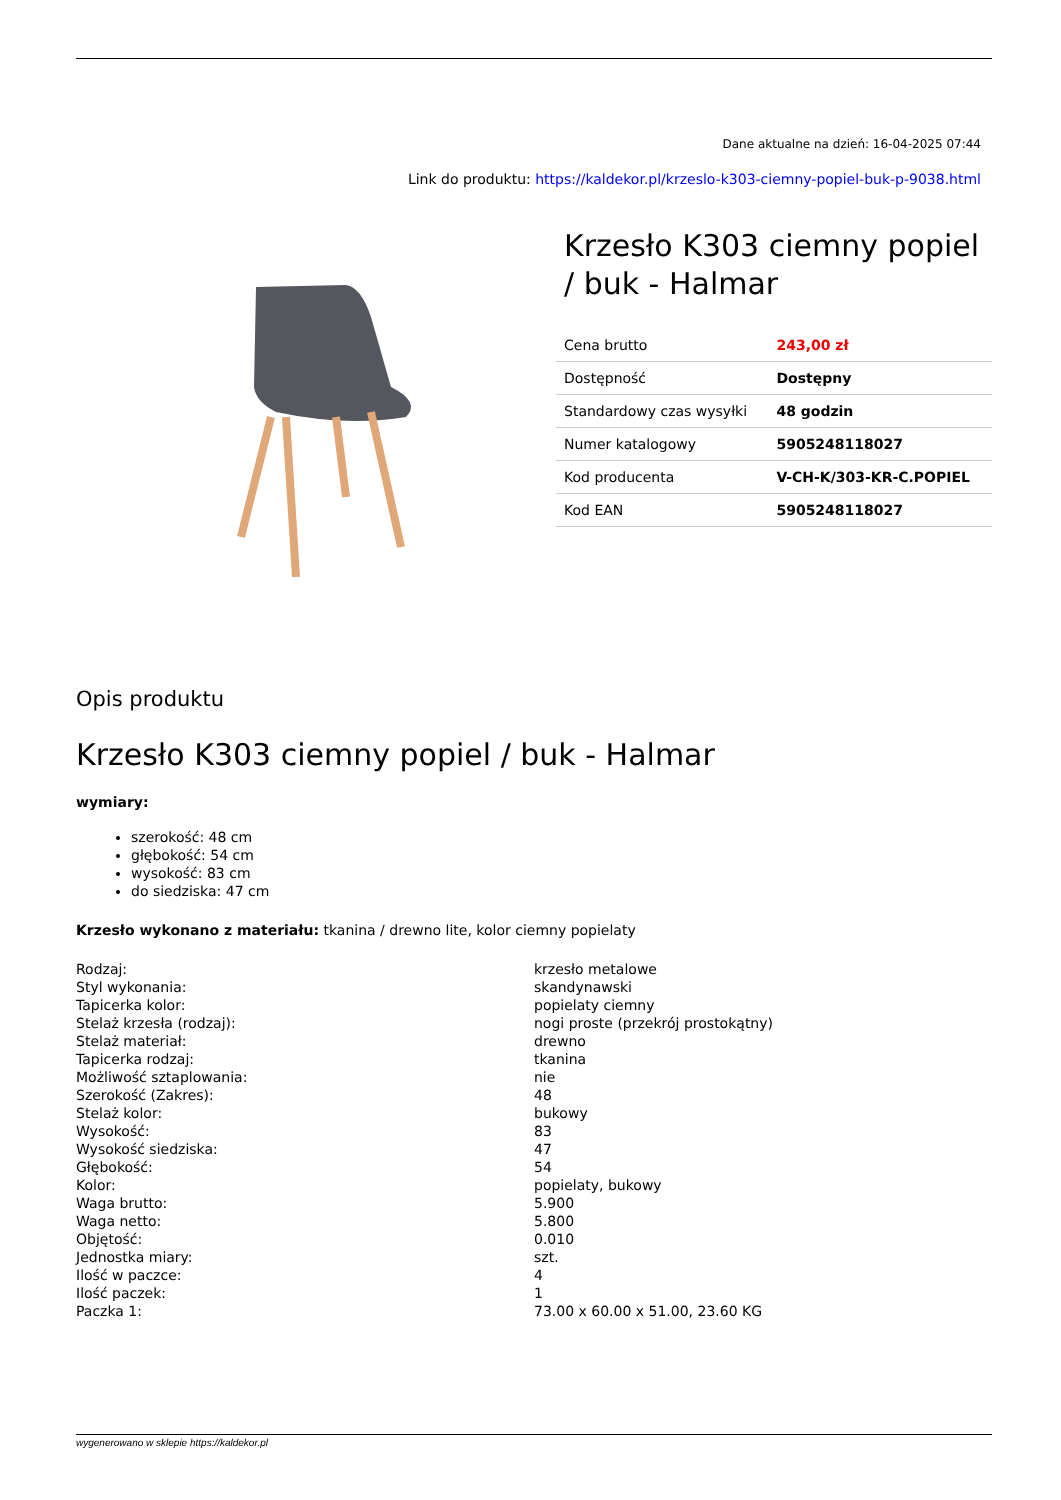Dane aktualne na dzień: 16-04-2025 07:44
Link do produktu: https://kaldekor.pl/krzeslo-k303-ciemny-popiel-buk-p-9038.html
Krzesło K303 ciemny popiel / buk - Halmar
| Cena brutto | 243,00 zł |
| Dostępność | Dostępny |
| Standardowy czas wysyłki | 48 godzin |
| Numer katalogowy | 5905248118027 |
| Kod producenta | V-CH-K/303-KR-C.POPIEL |
| Kod EAN | 5905248118027 |
Opis produktu
Krzesło K303 ciemny popiel / buk - Halmar
wymiary:
szerokość: 48 cm
głębokość: 54 cm
wysokość: 83 cm
do siedziska: 47 cm
Krzesło wykonano z materiału: tkanina / drewno lite, kolor ciemny popielaty
| Rodzaj: | krzesło metalowe |
| Styl wykonania: | skandynawski |
| Tapicerka kolor: | popielaty ciemny |
| Stelaż krzesła (rodzaj): | nogi proste (przekrój prostokątny) |
| Stelaż materiał: | drewno |
| Tapicerka rodzaj: | tkanina |
| Możliwość sztaplowania: | nie |
| Szerokość (Zakres): | 48 |
| Stelaż kolor: | bukowy |
| Wysokość: | 83 |
| Wysokość siedziska: | 47 |
| Głębokość: | 54 |
| Kolor: | popielaty, bukowy |
| Waga brutto: | 5.900 |
| Waga netto: | 5.800 |
| Objętość: | 0.010 |
| Jednostka miary: | szt. |
| Ilość w paczce: | 4 |
| Ilość paczek: | 1 |
| Paczka 1: | 73.00 x 60.00 x 51.00, 23.60 KG |
wygenerowano w sklepie https://kaldekor.pl